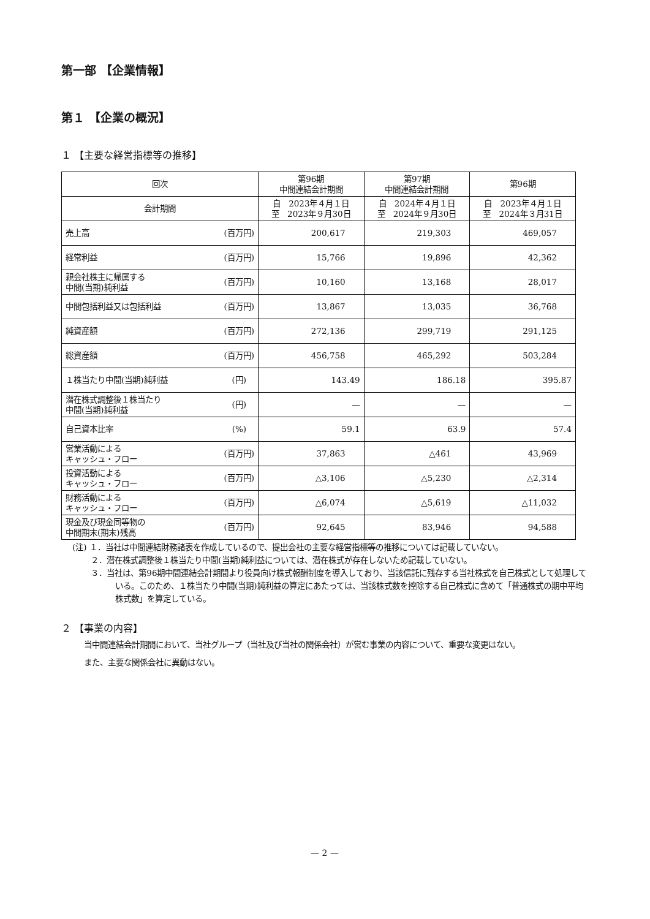第一部 【企業情報】
第１ 【企業の概況】
１ 【主要な経営指標等の推移】
| 回次 | 第96期 中間連結会計期間 | 第97期 中間連結会計期間 | 第96期 |
| --- | --- | --- | --- |
| 会計期間 | 自 2023年４月１日 至 2023年９月30日 | 自 2024年４月１日 至 2024年９月30日 | 自 2023年４月１日 至 2024年３月31日 |
| 売上高 (百万円) | 200,617 | 219,303 | 469,057 |
| 経常利益 (百万円) | 15,766 | 19,896 | 42,362 |
| 親会社株主に帰属する 中間(当期)純利益 (百万円) | 10,160 | 13,168 | 28,017 |
| 中間包括利益又は包括利益 (百万円) | 13,867 | 13,035 | 36,768 |
| 純資産額 (百万円) | 272,136 | 299,719 | 291,125 |
| 総資産額 (百万円) | 456,758 | 465,292 | 503,284 |
| １株当たり中間(当期)純利益 (円) | 143.49 | 186.18 | 395.87 |
| 潜在株式調整後１株当たり 中間(当期)純利益 (円) | — | — | — |
| 自己資本比率 (%) | 59.1 | 63.9 | 57.4 |
| 営業活動による キャッシュ・フロー (百万円) | 37,863 | △461 | 43,969 |
| 投資活動による キャッシュ・フロー (百万円) | △3,106 | △5,230 | △2,314 |
| 財務活動による キャッシュ・フロー (百万円) | △6,074 | △5,619 | △11,032 |
| 現金及び現金同等物の 中間期末(期末)残高 (百万円) | 92,645 | 83,946 | 94,588 |
(注) １．当社は中間連結財務諸表を作成しているので、提出会社の主要な経営指標等の推移については記載していない。
　　 ２．潜在株式調整後１株当たり中間(当期)純利益については、潜在株式が存在しないため記載していない。
　　 ３．当社は、第96期中間連結会計期間より役員向け株式報酬制度を導入しており、当該信託に残存する当社株式を自己株式として処理している。このため、１株当たり中間(当期)純利益の算定にあたっては、当該株式数を控除する自己株式に含めて「普通株式の期中平均株式数」を算定している。
２ 【事業の内容】
　当中間連結会計期間において、当社グループ（当社及び当社の関係会社）が営む事業の内容について、重要な変更はない。
　また、主要な関係会社に異動はない。
— 2 —